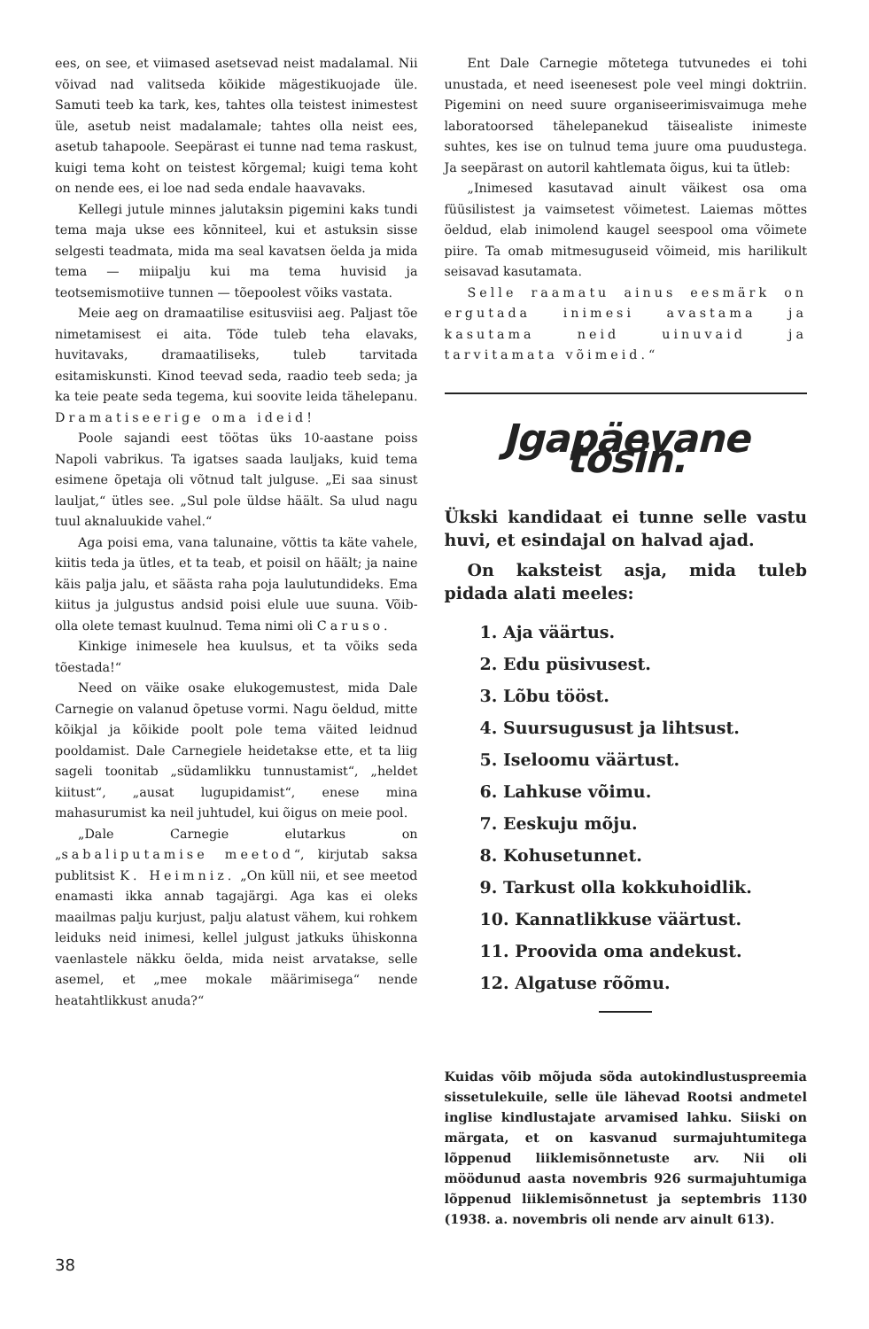ees, on see, et viimased asetsevad neist madalamal. Nii võivad nad valitseda kõikide mägestikuojade üle. Samuti teeb ka tark, kes, tahtes olla teistest inimestest üle, asetub neist madalamale; tahtes olla neist ees, asetub tahapoole. Seepärast ei tunne nad tema raskust, kuigi tema koht on teistest kõrgemal; kuigi tema koht on nende ees, ei loe nad seda endale haavavaks.
Kellegi jutule minnes jalutaksin pigemini kaks tundi tema maja ukse ees kõnniteel, kui et astuksin sisse selgesti teadmata, mida ma seal kavatsen öelda ja mida tema — miipalju kui ma tema huvisid ja teotsemismotiive tunnen — tõepoolest võiks vastata.
Meie aeg on dramaatilise esitusviisi aeg. Paljast tõe nimetamisest ei aita. Tõde tuleb teha elavaks, huvitavaks, dramaatiliseks, tuleb tarvitada esitamiskunsti. Kinod teevad seda, raadio teeb seda; ja ka teie peate seda tegema, kui soovite leida tähelepanu. Dramatiseerige oma ideid!
Poole sajandi eest töötas üks 10-aastane poiss Napoli vabrikus. Ta igatses saada lauljaks, kuid tema esimene õpetaja oli võtnud talt julguse. „Ei saa sinust lauljat,“ ütles see. „Sul pole üldse häält. Sa ulud nagu tuul aknaluukide vahel.“
Aga poisi ema, vana talunaine, võttis ta käte vahele, kiitis teda ja ütles, et ta teab, et poisil on häält; ja naine käis palja jalu, et säästa raha poja laulutundideks. Ema kiitus ja julgustus andsid poisi elule uue suuna. Võib-olla olete temast kuulnud. Tema nimi oli Caruso.
Kinkige inimesele hea kuulsus, et ta võiks seda tõestada!“
Need on väike osake elukogemustest, mida Dale Carnegie on valanud õpetuse vormi. Nagu öeldud, mitte kõikjal ja kõikide poolt pole tema väited leidnud pooldamist. Dale Carnegiele heidetakse ette, et ta liig sageli toonitab „südamlikku tunnustamist“, „heldet kiitust“, „ausat lugupidamist“, enese mina mahasurumist ka neil juhtudel, kui õigus on meie pool.
„Dale Carnegie elutarkus on „sabaliputamise meetod“, kirjutab saksa publitsist K. Heimniz. „On küll nii, et see meetod enamasti ikka annab tagajärgi. Aga kas ei oleks maailmas palju kurjust, palju alatust vähem, kui rohkem leiduks neid inimesi, kellel julgust jatkuks ühiskonna vaenlastele näkku öelda, mida neist arvatakse, selle asemel, et „mee mokale määrimisega“ nende heatahtlikkust anuda?“
Ent Dale Carnegie mõtetega tutvunedes ei tohi unustada, et need iseenesest pole veel mingi doktriin. Pigemini on need suure organiseerimisvaimuga mehe laboratoorsed tähelepanekud täisealiste inimeste suhtes, kes ise on tulnud tema juure oma puudustega. Ja seepärast on autoril kahtlemata õigus, kui ta ütleb:
„Inimesed kasutavad ainult väikest osa oma füüsilistest ja vaimsetest võimetest. Laiemas mõttes öeldud, elab inimolend kaugel seespool oma võimete piire. Ta omab mitmesuguseid võimeid, mis harilikult seisavad kasutamata.
Selle raamatu ainus eesmärk on ergutada inimesi avastama ja kasutama neid uinuvaid ja tarvitamata võimeid.“
Jgapäevane tosin.
Ükski kandidaat ei tunne selle vastu huvi, et esindajal on halvad ajad.
On kaksteist asja, mida tuleb pidada alati meeles:
1. Aja väärtus.
2. Edu püsivusest.
3. Lõbu tööst.
4. Suursugusust ja lihtsust.
5. Iseloomu väärtust.
6. Lahkuse võimu.
7. Eeskuju mõju.
8. Kohusetunnet.
9. Tarkust olla kokkuhoidlik.
10. Kannatlikkuse väärtust.
11. Proovida oma andekust.
12. Algatuse rõõmu.
Kuidas võib mõjuda sõda autokindlustuspreemia sissetulekuile, selle üle lähevad Rootsi andmetel inglise kindlustajate arvamised lahku. Siiski on märgata, et on kasvanud surmajuhtumitega lõppenud liiklemisõnnetuste arv. Nii oli möödunud aasta novembris 926 surmajuhtumiga lõppenud liiklemisõnnetust ja septembris 1130 (1938. a. novembris oli nende arv ainult 613).
38